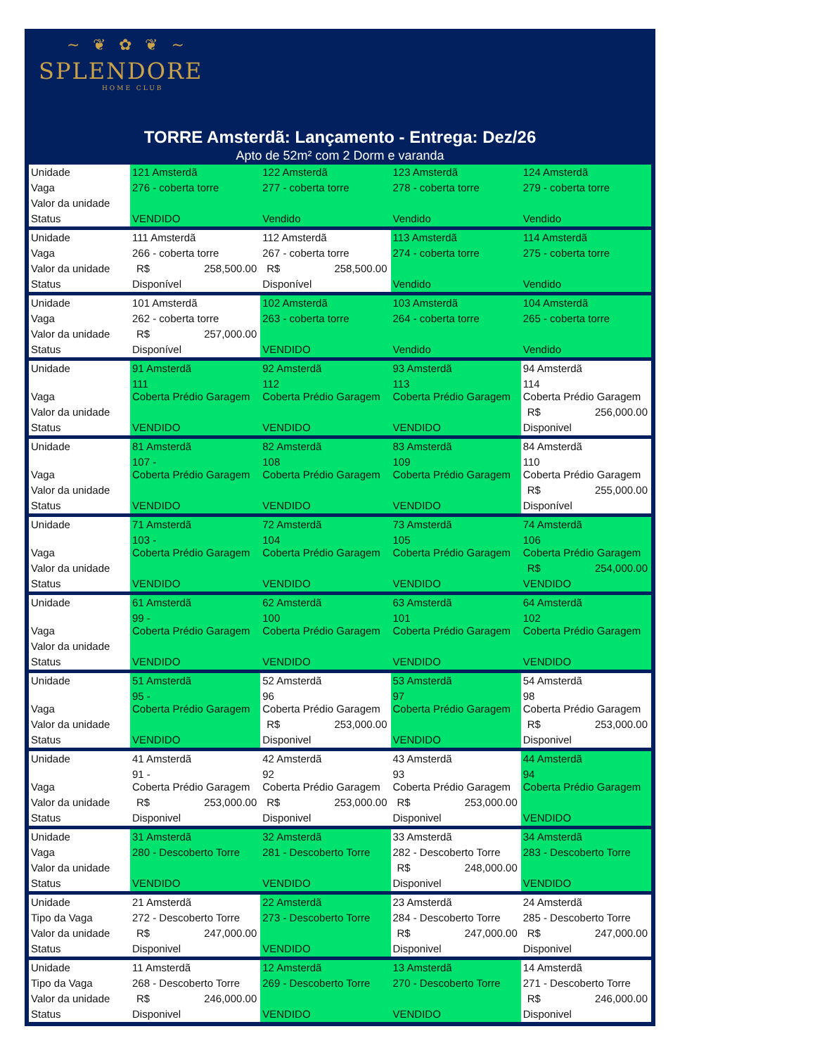~ ❦ ✿ ❦ ~
SPLENDORE
HOME CLUB
TORRE Amsterdã: Lançamento - Entrega: Dez/26
Apto de 52m² com 2 Dorm e varanda
| Unidade | 121 Amsterdã | 122 Amsterdã | 123 Amsterdã | 124 Amsterdã |
| Vaga | 276 - coberta torre | 277 - coberta torre | 278 - coberta torre | 279 - coberta torre |
| Valor da unidade | | | | |
| Status | VENDIDO | Vendido | Vendido | Vendido |
| Unidade | 111 Amsterdã | 112 Amsterdã | 113 Amsterdã | 114 Amsterdã |
| Vaga | 266 - coberta torre | 267 - coberta torre | 274 - coberta torre | 275 - coberta torre |
| Valor da unidade | R$ 258,500.00 | R$ 258,500.00 | | |
| Status | Disponível | Disponível | Vendido | Vendido |
| Unidade | 101 Amsterdã | 102 Amsterdã | 103 Amsterdã | 104 Amsterdã |
| Vaga | 262 - coberta torre | 263 - coberta torre | 264 - coberta torre | 265 - coberta torre |
| Valor da unidade | R$ 257,000.00 | | | |
| Status | Disponível | VENDIDO | Vendido | Vendido |
| Unidade | 91 Amsterdã | 92 Amsterdã | 93 Amsterdã | 94 Amsterdã |
| Vaga | 111 Coberta Prédio Garagem | 112 Coberta Prédio Garagem | 113 Coberta Prédio Garagem | 114 Coberta Prédio Garagem |
| Valor da unidade | | | | R$ 256,000.00 |
| Status | VENDIDO | VENDIDO | VENDIDO | Disponivel |
| Unidade | 81 Amsterdã | 82 Amsterdã | 83 Amsterdã | 84 Amsterdã |
| Vaga | 107 - Coberta Prédio Garagem | 108 Coberta Prédio Garagem | 109 Coberta Prédio Garagem | 110 Coberta Prédio Garagem |
| Valor da unidade | | | | R$ 255,000.00 |
| Status | VENDIDO | VENDIDO | VENDIDO | Disponível |
| Unidade | 71 Amsterdã | 72 Amsterdã | 73 Amsterdã | 74 Amsterdã |
| Vaga | 103 - Coberta Prédio Garagem | 104 Coberta Prédio Garagem | 105 Coberta Prédio Garagem | 106 Coberta Prédio Garagem |
| Valor da unidade | | | | R$ 254,000.00 |
| Status | VENDIDO | VENDIDO | VENDIDO | VENDIDO |
| Unidade | 61 Amsterdã | 62 Amsterdã | 63 Amsterdã | 64 Amsterdã |
| Vaga | 99 - Coberta Prédio Garagem | 100 Coberta Prédio Garagem | 101 Coberta Prédio Garagem | 102 Coberta Prédio Garagem |
| Valor da unidade | | | | |
| Status | VENDIDO | VENDIDO | VENDIDO | VENDIDO |
| Unidade | 51 Amsterdã | 52 Amsterdã | 53 Amsterdã | 54 Amsterdã |
| Vaga | 95 - Coberta Prédio Garagem | 96 Coberta Prédio Garagem | 97 Coberta Prédio Garagem | 98 Coberta Prédio Garagem |
| Valor da unidade | | R$ 253,000.00 | | R$ 253,000.00 |
| Status | VENDIDO | Disponivel | VENDIDO | Disponivel |
| Unidade | 41 Amsterdã | 42 Amsterdã | 43 Amsterdã | 44 Amsterdã |
| Vaga | 91 - Coberta Prédio Garagem | 92 Coberta Prédio Garagem | 93 Coberta Prédio Garagem | 94 Coberta Prédio Garagem |
| Valor da unidade | R$ 253,000.00 | R$ 253,000.00 | R$ 253,000.00 | |
| Status | Disponivel | Disponivel | Disponivel | VENDIDO |
| Unidade | 31 Amsterdã | 32 Amsterdã | 33 Amsterdã | 34 Amsterdã |
| Vaga | 280 - Descoberto Torre | 281 - Descoberto Torre | 282 - Descoberto Torre | 283 - Descoberto Torre |
| Valor da unidade | | | R$ 248,000.00 | |
| Status | VENDIDO | VENDIDO | Disponivel | VENDIDO |
| Unidade | 21 Amsterdã | 22 Amsterdã | 23 Amsterdã | 24 Amsterdã |
| Tipo da Vaga | 272 - Descoberto Torre | 273 - Descoberto Torre | 284 - Descoberto Torre | 285 - Descoberto Torre |
| Valor da unidade | R$ 247,000.00 | | R$ 247,000.00 | R$ 247,000.00 |
| Status | Disponivel | VENDIDO | Disponivel | Disponivel |
| Unidade | 11 Amsterdã | 12 Amsterdã | 13 Amsterdã | 14 Amsterdã |
| Tipo da Vaga | 268 - Descoberto Torre | 269 - Descoberto Torre | 270 - Descoberto Torre | 271 - Descoberto Torre |
| Valor da unidade | R$ 246,000.00 | | | R$ 246,000.00 |
| Status | Disponivel | VENDIDO | VENDIDO | Disponivel |